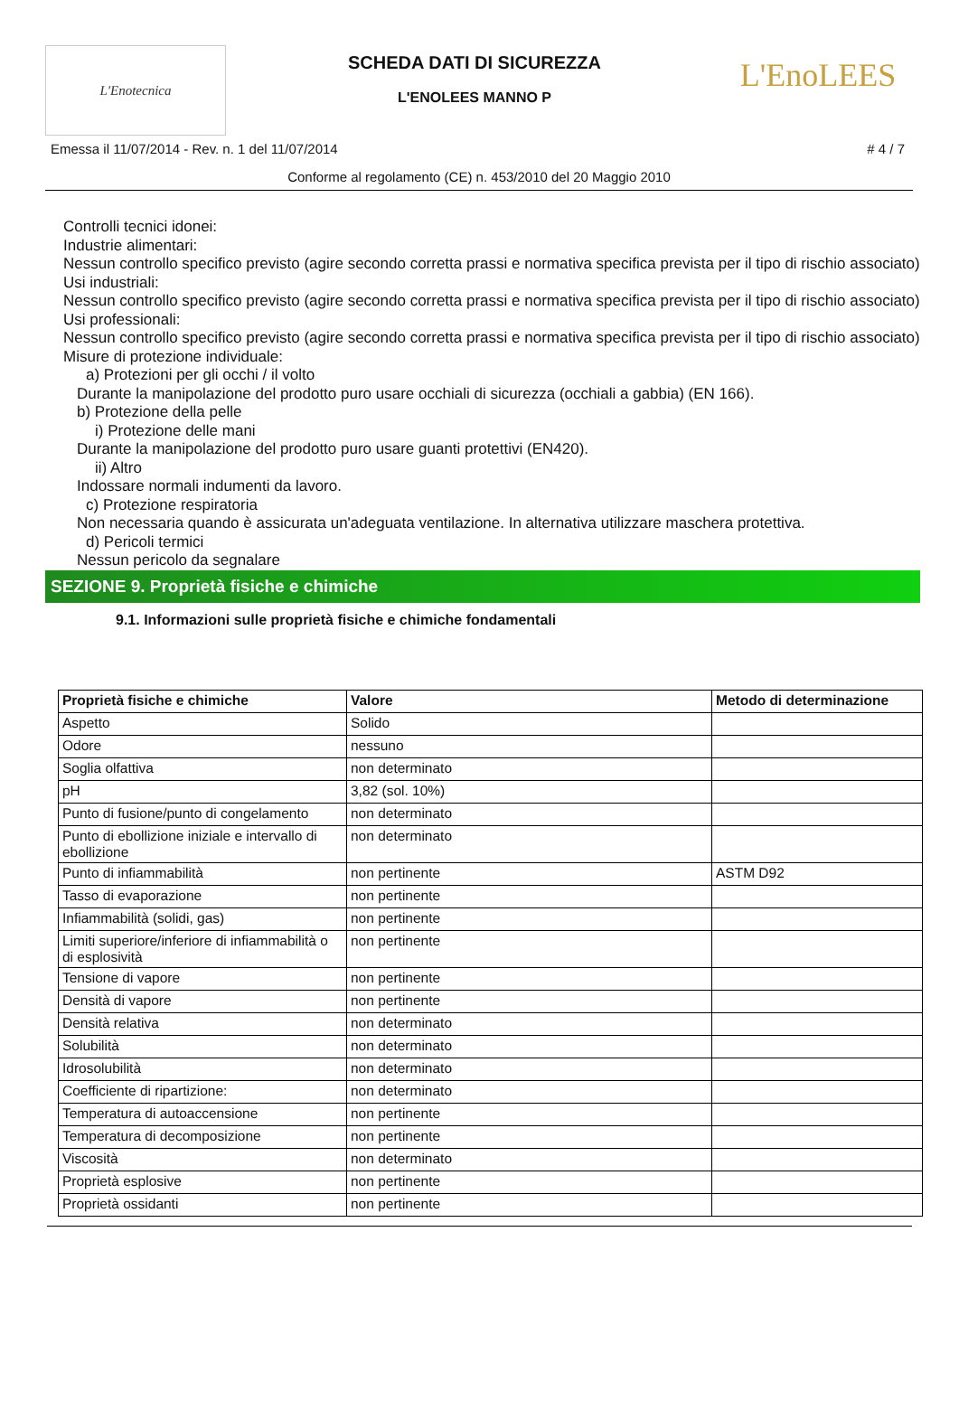L'Enotecnica
SCHEDA DATI DI SICUREZZA
L'ENOLEES MANNO P
L'EnoLEES
Emessa il 11/07/2014 - Rev. n. 1 del 11/07/2014 # 4 / 7
Conforme al regolamento (CE) n. 453/2010 del 20 Maggio 2010
Controlli tecnici idonei:
Industrie alimentari:
Nessun controllo specifico previsto (agire secondo corretta prassi e normativa specifica prevista per il tipo di rischio associato)
Usi industriali:
Nessun controllo specifico previsto (agire secondo corretta prassi e normativa specifica prevista per il tipo di rischio associato)
Usi professionali:
Nessun controllo specifico previsto (agire secondo corretta prassi e normativa specifica prevista per il tipo di rischio associato)
Misure di protezione individuale:
a) Protezioni per gli occhi / il volto
Durante la manipolazione del prodotto puro usare occhiali di sicurezza (occhiali a gabbia) (EN 166).
b) Protezione della pelle
i) Protezione delle mani
Durante la manipolazione del prodotto puro usare guanti protettivi (EN420).
ii) Altro
Indossare normali indumenti da lavoro.
c) Protezione respiratoria
Non necessaria quando è assicurata un'adeguata ventilazione. In alternativa utilizzare maschera protettiva.
d) Pericoli termici
Nessun pericolo da segnalare
SEZIONE 9. Proprietà fisiche e chimiche
9.1. Informazioni sulle proprietà fisiche e chimiche fondamentali
| Proprietà fisiche e chimiche | Valore | Metodo di determinazione |
| --- | --- | --- |
| Aspetto | Solido | |
| Odore | nessuno | |
| Soglia olfattiva | non determinato | |
| pH | 3,82 (sol. 10%) | |
| Punto di fusione/punto di congelamento | non determinato | |
| Punto di ebollizione iniziale e intervallo di ebollizione | non determinato | |
| Punto di infiammabilità | non pertinente | ASTM D92 |
| Tasso di evaporazione | non pertinente | |
| Infiammabilità (solidi, gas) | non pertinente | |
| Limiti superiore/inferiore di infiammabilità o di esplosività | non pertinente | |
| Tensione di vapore | non pertinente | |
| Densità di vapore | non pertinente | |
| Densità relativa | non determinato | |
| Solubilità | non determinato | |
| Idrosolubilità | non determinato | |
| Coefficiente di ripartizione: | non determinato | |
| Temperatura di autoaccensione | non pertinente | |
| Temperatura di decomposizione | non pertinente | |
| Viscosità | non determinato | |
| Proprietà esplosive | non pertinente | |
| Proprietà ossidanti | non pertinente | |